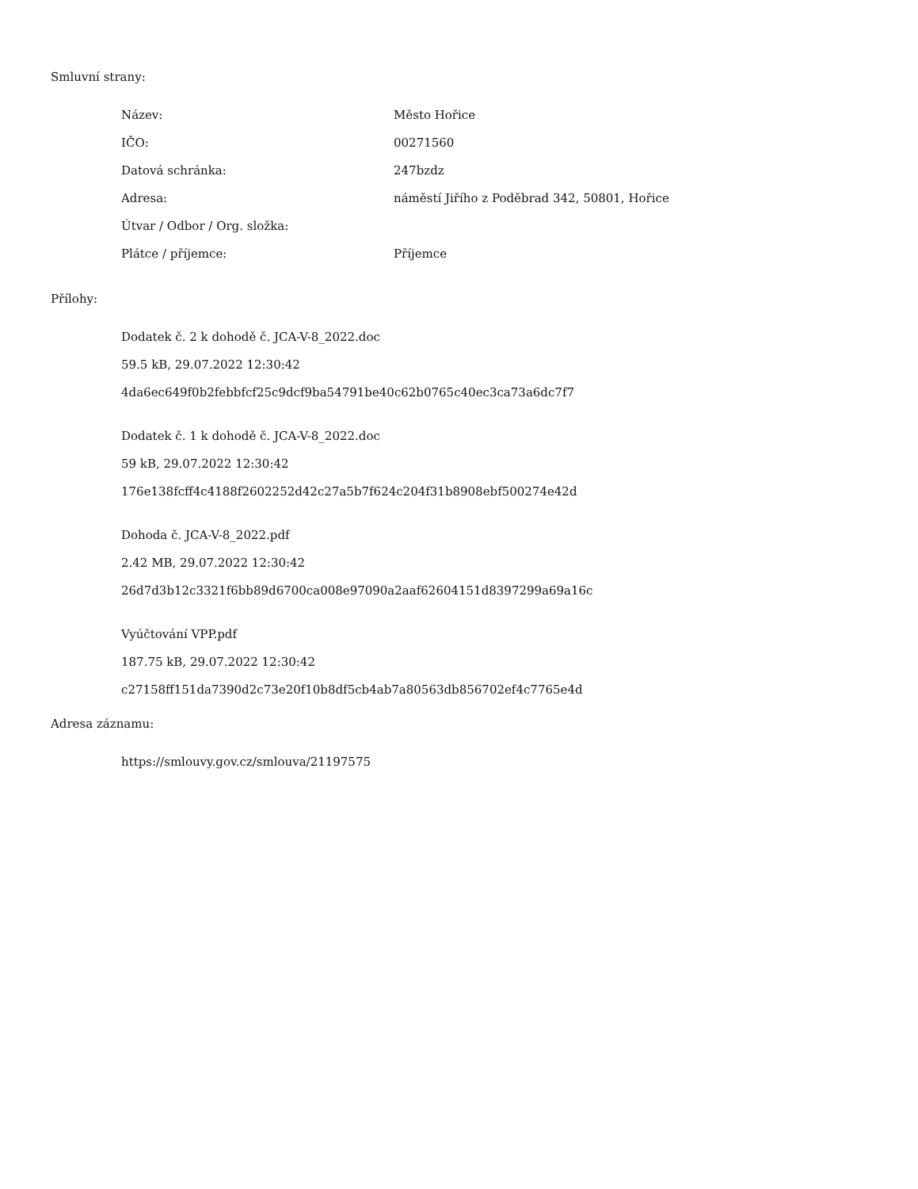Smluvní strany:
| Název: | Město Hořice |
| IČO: | 00271560 |
| Datová schránka: | 247bzdz |
| Adresa: | náměstí Jiřího z Poděbrad 342, 50801, Hořice |
| Útvar / Odbor / Org. složka: | |
| Plátce / příjemce: | Příjemce |
Přílohy:
Dodatek č. 2 k dohodě č. JCA-V-8_2022.doc
59.5 kB, 29.07.2022 12:30:42
4da6ec649f0b2febbfcf25c9dcf9ba54791be40c62b0765c40ec3ca73a6dc7f7
Dodatek č. 1 k dohodě č. JCA-V-8_2022.doc
59 kB, 29.07.2022 12:30:42
176e138fcff4c4188f2602252d42c27a5b7f624c204f31b8908ebf500274e42d
Dohoda č. JCA-V-8_2022.pdf
2.42 MB, 29.07.2022 12:30:42
26d7d3b12c3321f6bb89d6700ca008e97090a2aaf62604151d8397299a69a16c
Vyúčtování VPP.pdf
187.75 kB, 29.07.2022 12:30:42
c27158ff151da7390d2c73e20f10b8df5cb4ab7a80563db856702ef4c7765e4d
Adresa záznamu:
https://smlouvy.gov.cz/smlouva/21197575